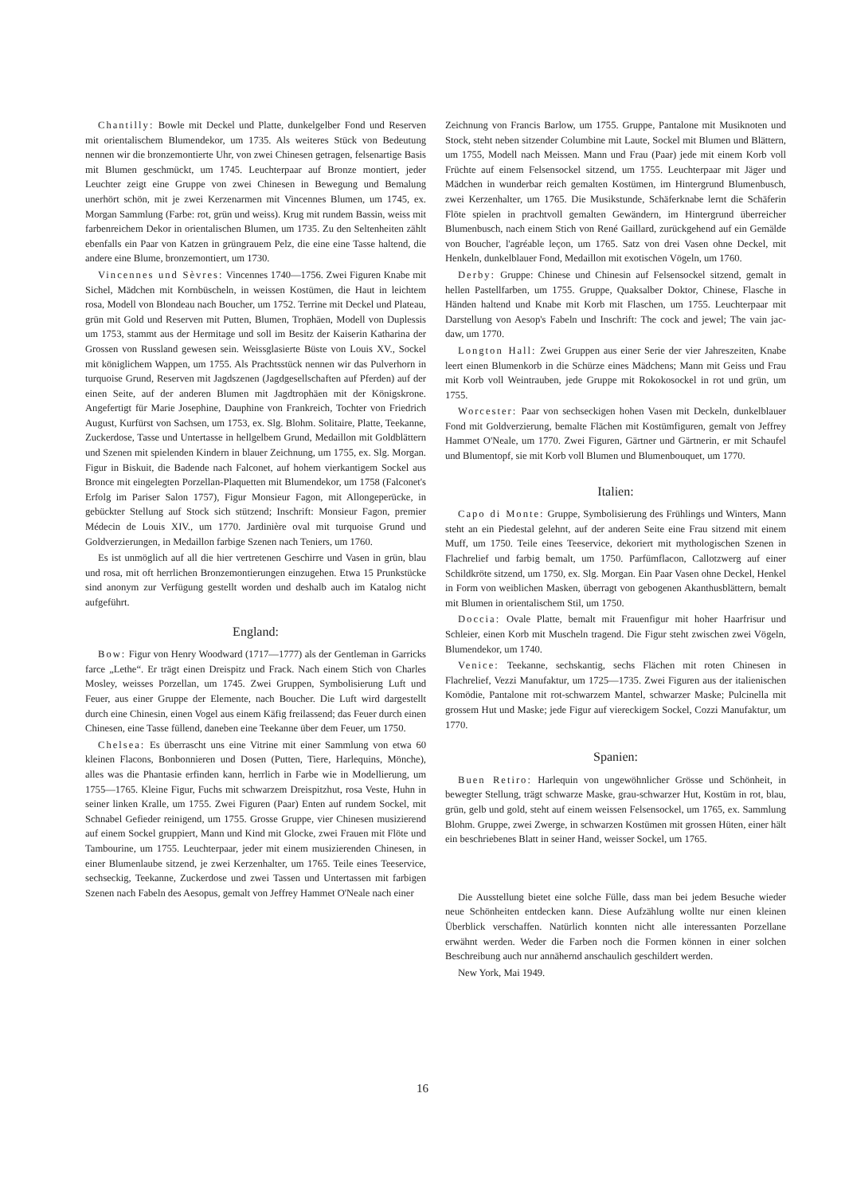Chantilly: Bowle mit Deckel und Platte, dunkelgelber Fond und Reserven mit orientalischem Blumendekor, um 1735. Als weiteres Stück von Bedeutung nennen wir die bronzemontierte Uhr, von zwei Chinesen getragen, felsenartige Basis mit Blumen geschmückt, um 1745. Leuchterpaar auf Bronze montiert, jeder Leuchter zeigt eine Gruppe von zwei Chinesen in Bewegung und Bemalung unerhört schön, mit je zwei Kerzenarmen mit Vincennes Blumen, um 1745, ex. Morgan Sammlung (Farbe: rot, grün und weiss). Krug mit rundem Bassin, weiss mit farbenreichem Dekor in orientalischen Blumen, um 1735. Zu den Seltenheiten zählt ebenfalls ein Paar von Katzen in grüngrauem Pelz, die eine eine Tasse haltend, die andere eine Blume, bronzemontiert, um 1730.
Vincennes und Sèvres: Vincennes 1740—1756. Zwei Figuren Knabe mit Sichel, Mädchen mit Kornbüscheln, in weissen Kostümen, die Haut in leichtem rosa, Modell von Blondeau nach Boucher, um 1752. Terrine mit Deckel und Plateau, grün mit Gold und Reserven mit Putten, Blumen, Trophäen, Modell von Duplessis um 1753, stammt aus der Hermitage und soll im Besitz der Kaiserin Katharina der Grossen von Russland gewesen sein. Weissglasierte Büste von Louis XV., Sockel mit königlichem Wappen, um 1755. Als Prachtsstück nennen wir das Pulverhorn in turquoise Grund, Reserven mit Jagdszenen (Jagdgesellschaften auf Pferden) auf der einen Seite, auf der anderen Blumen mit Jagdtrophäen mit der Königskrone. Angefertigt für Marie Josephine, Dauphine von Frankreich, Tochter von Friedrich August, Kurfürst von Sachsen, um 1753, ex. Slg. Blohm. Solitaire, Platte, Teekanne, Zuckerdose, Tasse und Untertasse in hellgelbem Grund, Medaillon mit Goldblättern und Szenen mit spielenden Kindern in blauer Zeichnung, um 1755, ex. Slg. Morgan. Figur in Biskuit, die Badende nach Falconet, auf hohem vierkantigem Sockel aus Bronce mit eingelegten Porzellan-Plaquetten mit Blumendekor, um 1758 (Falconet's Erfolg im Pariser Salon 1757), Figur Monsieur Fagon, mit Allongeperücke, in gebückter Stellung auf Stock sich stützend; Inschrift: Monsieur Fagon, premier Médecin de Louis XIV., um 1770. Jardinière oval mit turquoise Grund und Goldverzierungen, in Medaillon farbige Szenen nach Teniers, um 1760.
Es ist unmöglich auf all die hier vertretenen Geschirre und Vasen in grün, blau und rosa, mit oft herrlichen Bronzemontierungen einzugehen. Etwa 15 Prunkstücke sind anonym zur Verfügung gestellt worden und deshalb auch im Katalog nicht aufgeführt.
England:
Bow: Figur von Henry Woodward (1717—1777) als der Gentleman in Garricks farce „Lethe“. Er trägt einen Dreispitz und Frack. Nach einem Stich von Charles Mosley, weisses Porzellan, um 1745. Zwei Gruppen, Symbolisierung Luft und Feuer, aus einer Gruppe der Elemente, nach Boucher. Die Luft wird dargestellt durch eine Chinesin, einen Vogel aus einem Käfig freilassend; das Feuer durch einen Chinesen, eine Tasse füllend, daneben eine Teekanne über dem Feuer, um 1750.
Chelsea: Es überrascht uns eine Vitrine mit einer Sammlung von etwa 60 kleinen Flacons, Bonbonnieren und Dosen (Putten, Tiere, Harlequins, Mönche), alles was die Phantasie erfinden kann, herrlich in Farbe wie in Modellierung, um 1755—1765. Kleine Figur, Fuchs mit schwarzem Dreispitzhut, rosa Veste, Huhn in seiner linken Kralle, um 1755. Zwei Figuren (Paar) Enten auf rundem Sockel, mit Schnabel Gefieder reinigend, um 1755. Grosse Gruppe, vier Chinesen musizierend auf einem Sockel gruppiert, Mann und Kind mit Glocke, zwei Frauen mit Flöte und Tambourine, um 1755. Leuchterpaar, jeder mit einem musizierenden Chinesen, in einer Blumenlaube sitzend, je zwei Kerzenhalter, um 1765. Teile eines Teeservice, sechseckig, Teekanne, Zuckerdose und zwei Tassen und Untertassen mit farbigen Szenen nach Fabeln des Aesopus, gemalt von Jeffrey Hammet O'Neale nach einer
Zeichnung von Francis Barlow, um 1755. Gruppe, Pantalone mit Musiknoten und Stock, steht neben sitzender Columbine mit Laute, Sockel mit Blumen und Blättern, um 1755, Modell nach Meissen. Mann und Frau (Paar) jede mit einem Korb voll Früchte auf einem Felsensockel sitzend, um 1755. Leuchterpaar mit Jäger und Mädchen in wunderbar reich gemalten Kostümen, im Hintergrund Blumenbusch, zwei Kerzenhalter, um 1765. Die Musikstunde, Schäferknabe lernt die Schäferin Flöte spielen in prachtvoll gemalten Gewändern, im Hintergrund überreicher Blumenbusch, nach einem Stich von René Gaillard, zurückgehend auf ein Gemälde von Boucher, l'agréable leçon, um 1765. Satz von drei Vasen ohne Deckel, mit Henkeln, dunkelblauer Fond, Medaillon mit exotischen Vögeln, um 1760.
Derby: Gruppe: Chinese und Chinesin auf Felsensockel sitzend, gemalt in hellen Pastellfarben, um 1755. Gruppe, Quaksalber Doktor, Chinese, Flasche in Händen haltend und Knabe mit Korb mit Flaschen, um 1755. Leuchterpaar mit Darstellung von Aesop's Fabeln und Inschrift: The cock and jewel; The vain jac-daw, um 1770.
Longton Hall: Zwei Gruppen aus einer Serie der vier Jahreszeiten, Knabe leert einen Blumenkorb in die Schürze eines Mädchens; Mann mit Geiss und Frau mit Korb voll Weintrauben, jede Gruppe mit Rokokosockel in rot und grün, um 1755.
Worcester: Paar von sechseckigen hohen Vasen mit Deckeln, dunkelblauer Fond mit Goldverzierung, bemalte Flächen mit Kostümfiguren, gemalt von Jeffrey Hammet O'Neale, um 1770. Zwei Figuren, Gärtner und Gärtnerin, er mit Schaufel und Blumentopf, sie mit Korb voll Blumen und Blumenbouquet, um 1770.
Italien:
Capo di Monte: Gruppe, Symbolisierung des Frühlings und Winters, Mann steht an ein Piedestal gelehnt, auf der anderen Seite eine Frau sitzend mit einem Muff, um 1750. Teile eines Teeservice, dekoriert mit mythologischen Szenen in Flachrelief und farbig bemalt, um 1750. Parfümflacon, Callotzwerg auf einer Schildkröte sitzend, um 1750, ex. Slg. Morgan. Ein Paar Vasen ohne Deckel, Henkel in Form von weiblichen Masken, überragt von gebogenen Akanthusblättern, bemalt mit Blumen in orientalischem Stil, um 1750.
Doccia: Ovale Platte, bemalt mit Frauenfigur mit hoher Haarfrisur und Schleier, einen Korb mit Muscheln tragend. Die Figur steht zwischen zwei Vögeln, Blumendekor, um 1740.
Venice: Teekanne, sechskantig, sechs Flächen mit roten Chinesen in Flachrelief, Vezzi Manufaktur, um 1725—1735. Zwei Figuren aus der italienischen Komödie, Pantalone mit rot-schwarzem Mantel, schwarzer Maske; Pulcinella mit grossem Hut und Maske; jede Figur auf viereckigem Sockel, Cozzi Manufaktur, um 1770.
Spanien:
Buen Retiro: Harlequin von ungewöhnlicher Grösse und Schönheit, in bewegter Stellung, trägt schwarze Maske, grau-schwarzer Hut, Kostüm in rot, blau, grün, gelb und gold, steht auf einem weissen Felsensockel, um 1765, ex. Sammlung Blohm. Gruppe, zwei Zwerge, in schwarzen Kostümen mit grossen Hüten, einer hält ein beschriebenes Blatt in seiner Hand, weisser Sockel, um 1765.
Die Ausstellung bietet eine solche Fülle, dass man bei jedem Besuche wieder neue Schönheiten entdecken kann. Diese Aufzählung wollte nur einen kleinen Überblick verschaffen. Natürlich konnten nicht alle interessanten Porzellane erwähnt werden. Weder die Farben noch die Formen können in einer solchen Beschreibung auch nur annähernd anschaulich geschildert werden.
New York, Mai 1949.
16